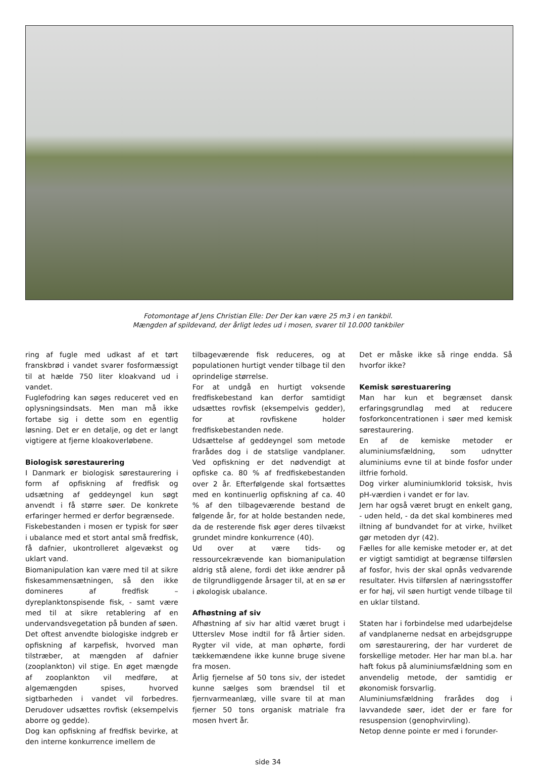Fotomontage af Jens Christian Elle: Der Der kan være 25 m3 i en tankbil.
Mængden af spildevand, der årligt ledes ud i mosen, svarer til 10.000 tankbiler
ring af fugle med udkast af et tørt franskbrød i vandet svarer fosformæssigt til at hælde 750 liter kloakvand ud i vandet.
Fuglefodring kan søges reduceret ved en oplysningsindsats. Men man må ikke fortabe sig i dette som en egentlig løsning. Det er en detalje, og det er langt vigtigere at fjerne kloakoverløbene.
Biologisk sørestaurering
I Danmark er biologisk sørestaurering i form af opfiskning af fredfisk og udsætning af geddeyngel kun søgt anvendt i få større søer. De konkrete erfaringer hermed er derfor begrænsede.
Fiskebestanden i mosen er typisk for søer i ubalance med et stort antal små fredfisk, få dafnier, ukontrolleret algevækst og uklart vand.
Biomanipulation kan være med til at sikre fiskesammensætningen, så den ikke domineres af fredfisk – dyreplanktonspisende fisk, - samt være med til at sikre retablering af en undervandsvegetation på bunden af søen.
Det oftest anvendte biologiske indgreb er opfiskning af karpefisk, hvorved man tilstræber, at mængden af dafnier (zooplankton) vil stige. En øget mængde af zooplankton vil medføre, at algemængden spises, hvorved sigtbarheden i vandet vil forbedres. Derudover udsættes rovfisk (eksempelvis aborre og gedde).
Dog kan opfiskning af fredfisk bevirke, at den interne konkurrence imellem de
tilbageværende fisk reduceres, og at populationen hurtigt vender tilbage til den oprindelige størrelse.
For at undgå en hurtigt voksende fredfiskebestand kan derfor samtidigt udsættes rovfisk (eksempelvis gedder), for at rovfiskene holder fredfiskebestanden nede.
Udsættelse af geddeyngel som metode frarådes dog i de statslige vandplaner. Ved opfiskning er det nødvendigt at opfiske ca. 80 % af fredfiskebestanden over 2 år. Efterfølgende skal fortsættes med en kontinuerlig opfiskning af ca. 40 % af den tilbageværende bestand de følgende år, for at holde bestanden nede, da de resterende fisk øger deres tilvækst grundet mindre konkurrence (40).
Ud over at være tids- og ressourcekrævende kan biomanipulation aldrig stå alene, fordi det ikke ændrer på de tilgrundliggende årsager til, at en sø er i økologisk ubalance.
Afhøstning af siv
Afhøstning af siv har altid været brugt i Utterslev Mose indtil for få årtier siden. Rygter vil vide, at man ophørte, fordi tækkemændene ikke kunne bruge sivene fra mosen.
Årlig fjernelse af 50 tons siv, der istedet kunne sælges som brændsel til et fjernvarmeanlæg, ville svare til at man fjerner 50 tons organisk matriale fra mosen hvert år.
Det er måske ikke så ringe endda. Så hvorfor ikke?
Kemisk sørestuarering
Man har kun et begrænset dansk erfaringsgrundlag med at reducere fosforkoncentrationen i søer med kemisk sørestaurering.
En af de kemiske metoder er aluminiumsfældning, som udnytter aluminiums evne til at binde fosfor under iltfrie forhold.
Dog virker aluminiumklorid toksisk, hvis pH-værdien i vandet er for lav.
Jern har også været brugt en enkelt gang, - uden held, - da det skal kombineres med iltning af bundvandet for at virke, hvilket gør metoden dyr (42).
Fælles for alle kemiske metoder er, at det er vigtigt samtidigt at begrænse tilførslen af fosfor, hvis der skal opnås vedvarende resultater. Hvis tilførslen af næringsstoffer er for høj, vil søen hurtigt vende tilbage til en uklar tilstand.
Staten har i forbindelse med udarbejdelse af vandplanerne nedsat en arbejdsgruppe om sørestaurering, der har vurderet de forskellige metoder. Her har man bl.a. har haft fokus på aluminiumsfældning som en anvendelig metode, der samtidig er økonomisk forsvarlig.
Aluminiumsfældning frarådes dog i lavvandede søer, idet der er fare for resuspension (genophvirvling).
Netop denne pointe er med i forunder-
side 34